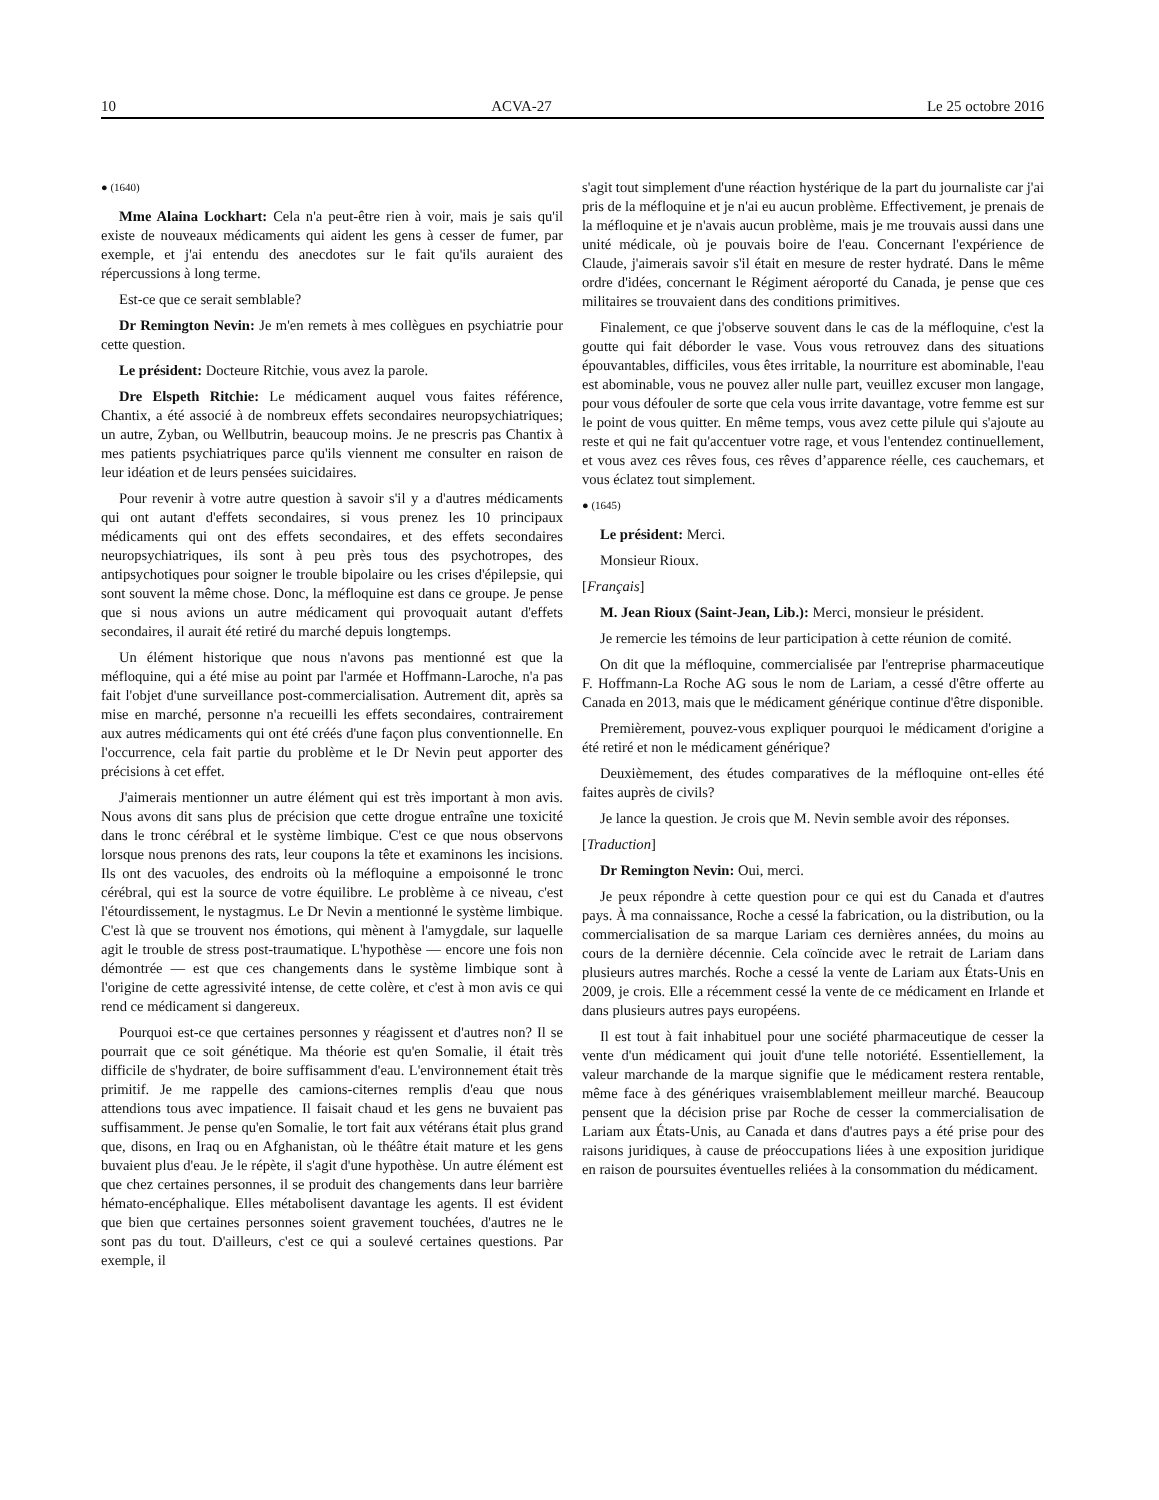10 ACVA-27 Le 25 octobre 2016
● (1640)
Mme Alaina Lockhart: Cela n'a peut-être rien à voir, mais je sais qu'il existe de nouveaux médicaments qui aident les gens à cesser de fumer, par exemple, et j'ai entendu des anecdotes sur le fait qu'ils auraient des répercussions à long terme.
Est-ce que ce serait semblable?
Dr Remington Nevin: Je m'en remets à mes collègues en psychiatrie pour cette question.
Le président: Docteure Ritchie, vous avez la parole.
Dre Elspeth Ritchie: Le médicament auquel vous faites référence, Chantix, a été associé à de nombreux effets secondaires neuropsychiatriques; un autre, Zyban, ou Wellbutrin, beaucoup moins. Je ne prescris pas Chantix à mes patients psychiatriques parce qu'ils viennent me consulter en raison de leur idéation et de leurs pensées suicidaires.
Pour revenir à votre autre question à savoir s'il y a d'autres médicaments qui ont autant d'effets secondaires, si vous prenez les 10 principaux médicaments qui ont des effets secondaires, et des effets secondaires neuropsychiatriques, ils sont à peu près tous des psychotropes, des antipsychotiques pour soigner le trouble bipolaire ou les crises d'épilepsie, qui sont souvent la même chose. Donc, la méfloquine est dans ce groupe. Je pense que si nous avions un autre médicament qui provoquait autant d'effets secondaires, il aurait été retiré du marché depuis longtemps.
Un élément historique que nous n'avons pas mentionné est que la méfloquine, qui a été mise au point par l'armée et Hoffmann-Laroche, n'a pas fait l'objet d'une surveillance post-commercialisation. Autrement dit, après sa mise en marché, personne n'a recueilli les effets secondaires, contrairement aux autres médicaments qui ont été créés d'une façon plus conventionnelle. En l'occurrence, cela fait partie du problème et le Dr Nevin peut apporter des précisions à cet effet.
J'aimerais mentionner un autre élément qui est très important à mon avis. Nous avons dit sans plus de précision que cette drogue entraîne une toxicité dans le tronc cérébral et le système limbique. C'est ce que nous observons lorsque nous prenons des rats, leur coupons la tête et examinons les incisions. Ils ont des vacuoles, des endroits où la méfloquine a empoisonné le tronc cérébral, qui est la source de votre équilibre. Le problème à ce niveau, c'est l'étourdissement, le nystagmus. Le Dr Nevin a mentionné le système limbique. C'est là que se trouvent nos émotions, qui mènent à l'amygdale, sur laquelle agit le trouble de stress post-traumatique. L'hypothèse — encore une fois non démontrée — est que ces changements dans le système limbique sont à l'origine de cette agressivité intense, de cette colère, et c'est à mon avis ce qui rend ce médicament si dangereux.
Pourquoi est-ce que certaines personnes y réagissent et d'autres non? Il se pourrait que ce soit génétique. Ma théorie est qu'en Somalie, il était très difficile de s'hydrater, de boire suffisamment d'eau. L'environnement était très primitif. Je me rappelle des camions-citernes remplis d'eau que nous attendions tous avec impatience. Il faisait chaud et les gens ne buvaient pas suffisamment. Je pense qu'en Somalie, le tort fait aux vétérans était plus grand que, disons, en Iraq ou en Afghanistan, où le théâtre était mature et les gens buvaient plus d'eau. Je le répète, il s'agit d'une hypothèse. Un autre élément est que chez certaines personnes, il se produit des changements dans leur barrière hémato-encéphalique. Elles métabolisent davantage les agents. Il est évident que bien que certaines personnes soient gravement touchées, d'autres ne le sont pas du tout. D'ailleurs, c'est ce qui a soulevé certaines questions. Par exemple, il
s'agit tout simplement d'une réaction hystérique de la part du journaliste car j'ai pris de la méfloquine et je n'ai eu aucun problème. Effectivement, je prenais de la méfloquine et je n'avais aucun problème, mais je me trouvais aussi dans une unité médicale, où je pouvais boire de l'eau. Concernant l'expérience de Claude, j'aimerais savoir s'il était en mesure de rester hydraté. Dans le même ordre d'idées, concernant le Régiment aéroporté du Canada, je pense que ces militaires se trouvaient dans des conditions primitives.
Finalement, ce que j'observe souvent dans le cas de la méfloquine, c'est la goutte qui fait déborder le vase. Vous vous retrouvez dans des situations épouvantables, difficiles, vous êtes irritable, la nourriture est abominable, l'eau est abominable, vous ne pouvez aller nulle part, veuillez excuser mon langage, pour vous défouler de sorte que cela vous irrite davantage, votre femme est sur le point de vous quitter. En même temps, vous avez cette pilule qui s'ajoute au reste et qui ne fait qu'accentuer votre rage, et vous l'entendez continuellement, et vous avez ces rêves fous, ces rêves d’apparence réelle, ces cauchemars, et vous éclatez tout simplement.
● (1645)
Le président: Merci.
Monsieur Rioux.
[Français]
M. Jean Rioux (Saint-Jean, Lib.): Merci, monsieur le président.
Je remercie les témoins de leur participation à cette réunion de comité.
On dit que la méfloquine, commercialisée par l'entreprise pharmaceutique F. Hoffmann-La Roche AG sous le nom de Lariam, a cessé d'être offerte au Canada en 2013, mais que le médicament générique continue d'être disponible.
Premièrement, pouvez-vous expliquer pourquoi le médicament d'origine a été retiré et non le médicament générique?
Deuxièmement, des études comparatives de la méfloquine ont-elles été faites auprès de civils?
Je lance la question. Je crois que M. Nevin semble avoir des réponses.
[Traduction]
Dr Remington Nevin: Oui, merci.
Je peux répondre à cette question pour ce qui est du Canada et d'autres pays. À ma connaissance, Roche a cessé la fabrication, ou la distribution, ou la commercialisation de sa marque Lariam ces dernières années, du moins au cours de la dernière décennie. Cela coïncide avec le retrait de Lariam dans plusieurs autres marchés. Roche a cessé la vente de Lariam aux États-Unis en 2009, je crois. Elle a récemment cessé la vente de ce médicament en Irlande et dans plusieurs autres pays européens.
Il est tout à fait inhabituel pour une société pharmaceutique de cesser la vente d'un médicament qui jouit d'une telle notoriété. Essentiellement, la valeur marchande de la marque signifie que le médicament restera rentable, même face à des génériques vraisemblablement meilleur marché. Beaucoup pensent que la décision prise par Roche de cesser la commercialisation de Lariam aux États-Unis, au Canada et dans d'autres pays a été prise pour des raisons juridiques, à cause de préoccupations liées à une exposition juridique en raison de poursuites éventuelles reliées à la consommation du médicament.